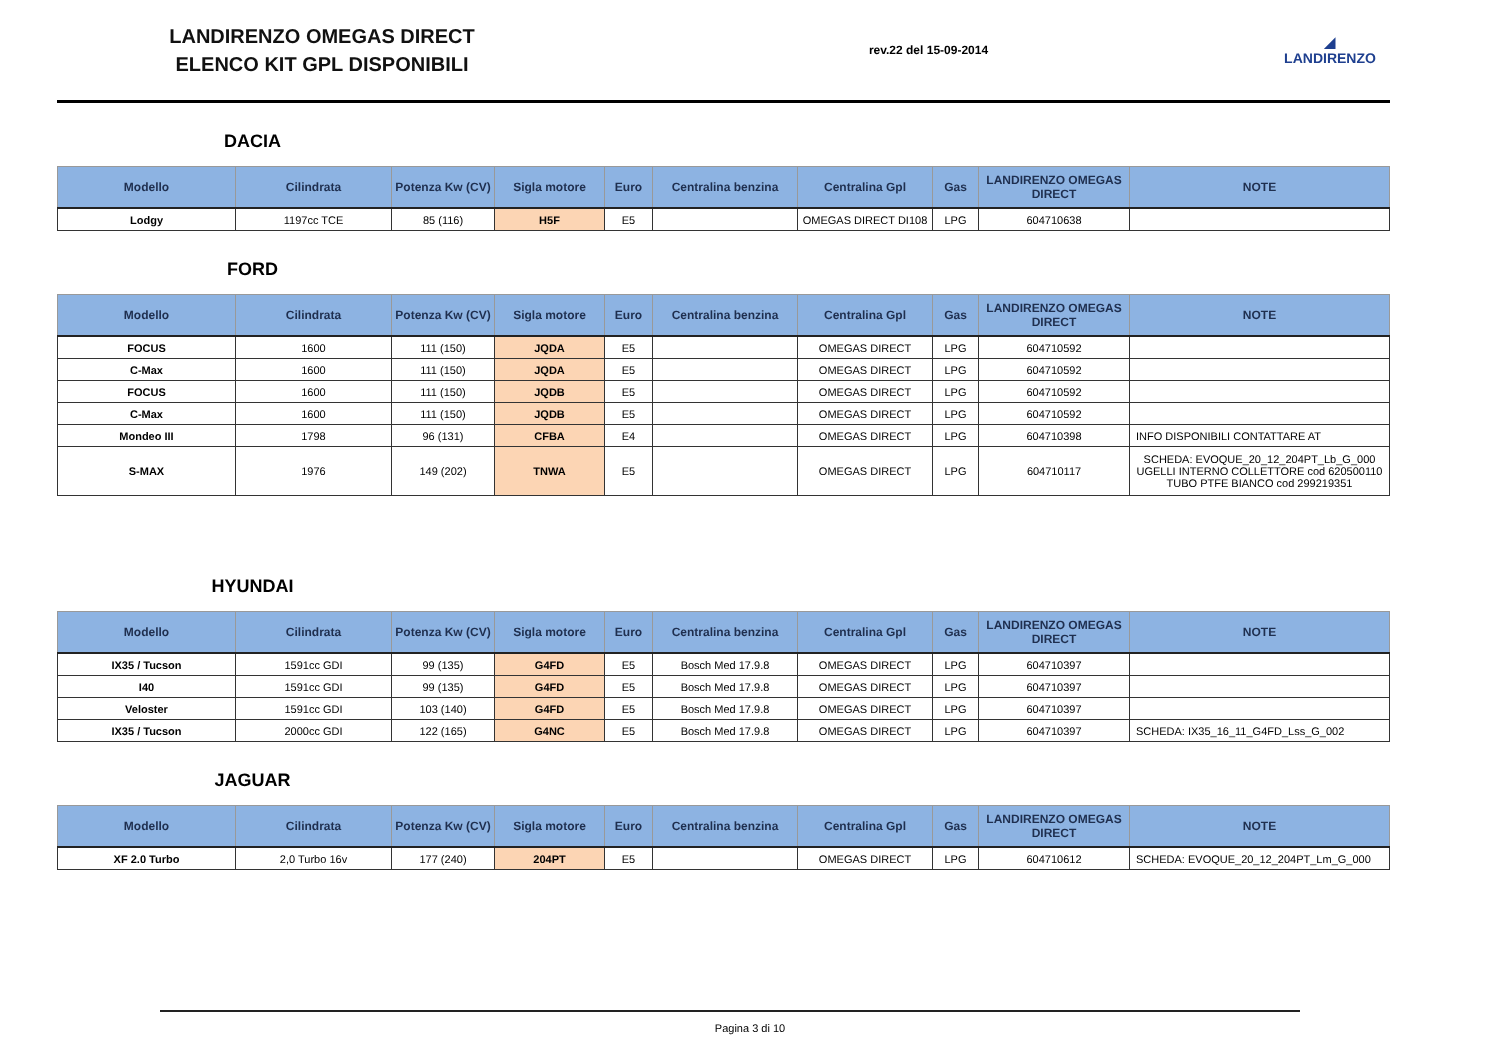LANDIRENZO OMEGAS DIRECT
ELENCO KIT GPL DISPONIBILI
rev.22 del 15-09-2014
◢
LANDIRENZO
DACIA
| Modello | Cilindrata | Potenza Kw (CV) | Sigla motore | Euro | Centralina benzina | Centralina Gpl | Gas | LANDIRENZO OMEGAS DIRECT | NOTE |
| --- | --- | --- | --- | --- | --- | --- | --- | --- | --- |
| Lodgy | 1197cc TCE | 85 (116) | H5F | E5 | | OMEGAS DIRECT DI108 | LPG | 604710638 | |
FORD
| Modello | Cilindrata | Potenza Kw (CV) | Sigla motore | Euro | Centralina benzina | Centralina Gpl | Gas | LANDIRENZO OMEGAS DIRECT | NOTE |
| --- | --- | --- | --- | --- | --- | --- | --- | --- | --- |
| FOCUS | 1600 | 111 (150) | JQDA | E5 | | OMEGAS DIRECT | LPG | 604710592 | |
| C-Max | 1600 | 111 (150) | JQDA | E5 | | OMEGAS DIRECT | LPG | 604710592 | |
| FOCUS | 1600 | 111 (150) | JQDB | E5 | | OMEGAS DIRECT | LPG | 604710592 | |
| C-Max | 1600 | 111 (150) | JQDB | E5 | | OMEGAS DIRECT | LPG | 604710592 | |
| Mondeo III | 1798 | 96 (131) | CFBA | E4 | | OMEGAS DIRECT | LPG | 604710398 | INFO DISPONIBILI CONTATTARE AT |
| S-MAX | 1976 | 149 (202) | TNWA | E5 | | OMEGAS DIRECT | LPG | 604710117 | SCHEDA: EVOQUE_20_12_204PT_Lb_G_000 UGELLI INTERNO COLLETTORE cod 620500110 TUBO PTFE BIANCO cod 299219351 |
HYUNDAI
| Modello | Cilindrata | Potenza Kw (CV) | Sigla motore | Euro | Centralina benzina | Centralina Gpl | Gas | LANDIRENZO OMEGAS DIRECT | NOTE |
| --- | --- | --- | --- | --- | --- | --- | --- | --- | --- |
| IX35 / Tucson | 1591cc GDI | 99 (135) | G4FD | E5 | Bosch Med 17.9.8 | OMEGAS DIRECT | LPG | 604710397 | |
| I40 | 1591cc GDI | 99 (135) | G4FD | E5 | Bosch Med 17.9.8 | OMEGAS DIRECT | LPG | 604710397 | |
| Veloster | 1591cc GDI | 103 (140) | G4FD | E5 | Bosch Med 17.9.8 | OMEGAS DIRECT | LPG | 604710397 | |
| IX35 / Tucson | 2000cc GDI | 122 (165) | G4NC | E5 | Bosch Med 17.9.8 | OMEGAS DIRECT | LPG | 604710397 | SCHEDA: IX35_16_11_G4FD_Lss_G_002 |
JAGUAR
| Modello | Cilindrata | Potenza Kw (CV) | Sigla motore | Euro | Centralina benzina | Centralina Gpl | Gas | LANDIRENZO OMEGAS DIRECT | NOTE |
| --- | --- | --- | --- | --- | --- | --- | --- | --- | --- |
| XF 2.0 Turbo | 2,0 Turbo 16v | 177 (240) | 204PT | E5 | | OMEGAS DIRECT | LPG | 604710612 | SCHEDA: EVOQUE_20_12_204PT_Lm_G_000 |
Pagina 3 di 10